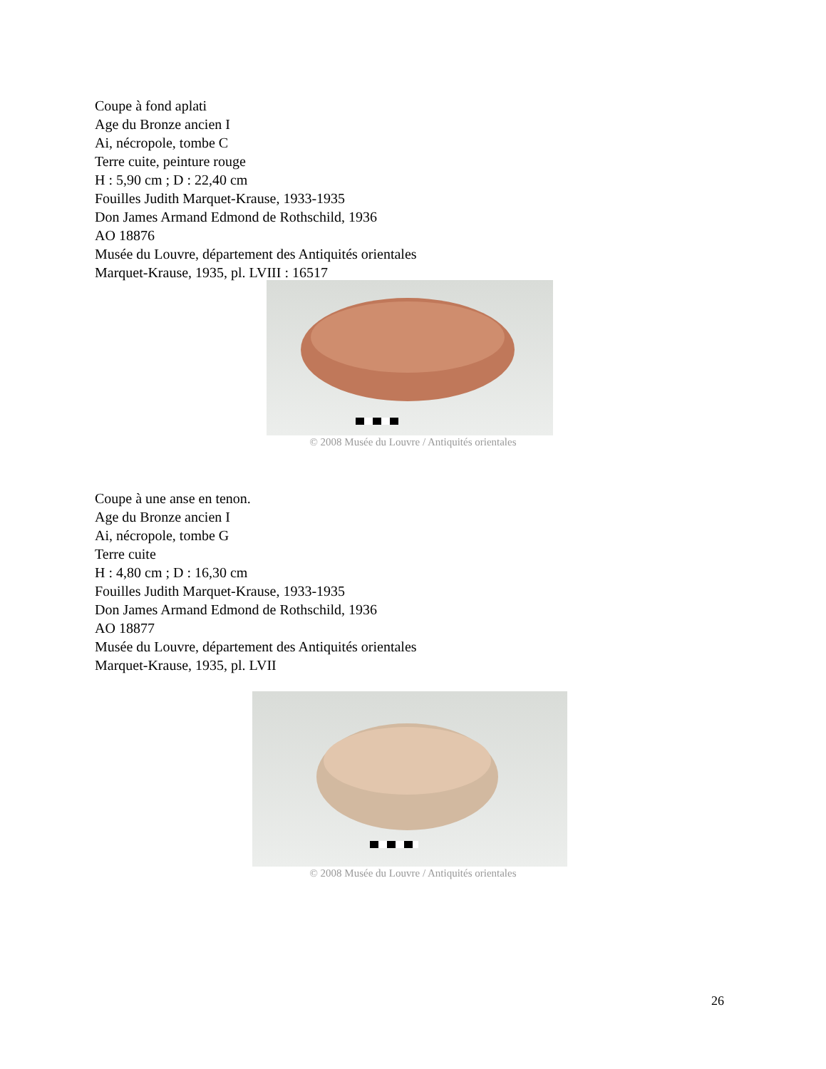Coupe à fond aplati
Age du Bronze ancien I
Ai, nécropole, tombe C
Terre cuite, peinture rouge
H : 5,90 cm ; D : 22,40 cm
Fouilles Judith Marquet-Krause, 1933-1935
Don James Armand Edmond de Rothschild, 1936
AO 18876
Musée du Louvre, département des Antiquités orientales
Marquet-Krause, 1935, pl. LVIII : 16517
© 2008 Musée du Louvre / Antiquités orientales
Coupe à une anse en tenon.
Age du Bronze ancien I
Ai, nécropole, tombe G
Terre cuite
H : 4,80 cm ; D : 16,30 cm
Fouilles Judith Marquet-Krause, 1933-1935
Don James Armand Edmond de Rothschild, 1936
AO 18877
Musée du Louvre, département des Antiquités orientales
Marquet-Krause, 1935, pl. LVII
© 2008 Musée du Louvre / Antiquités orientales
26